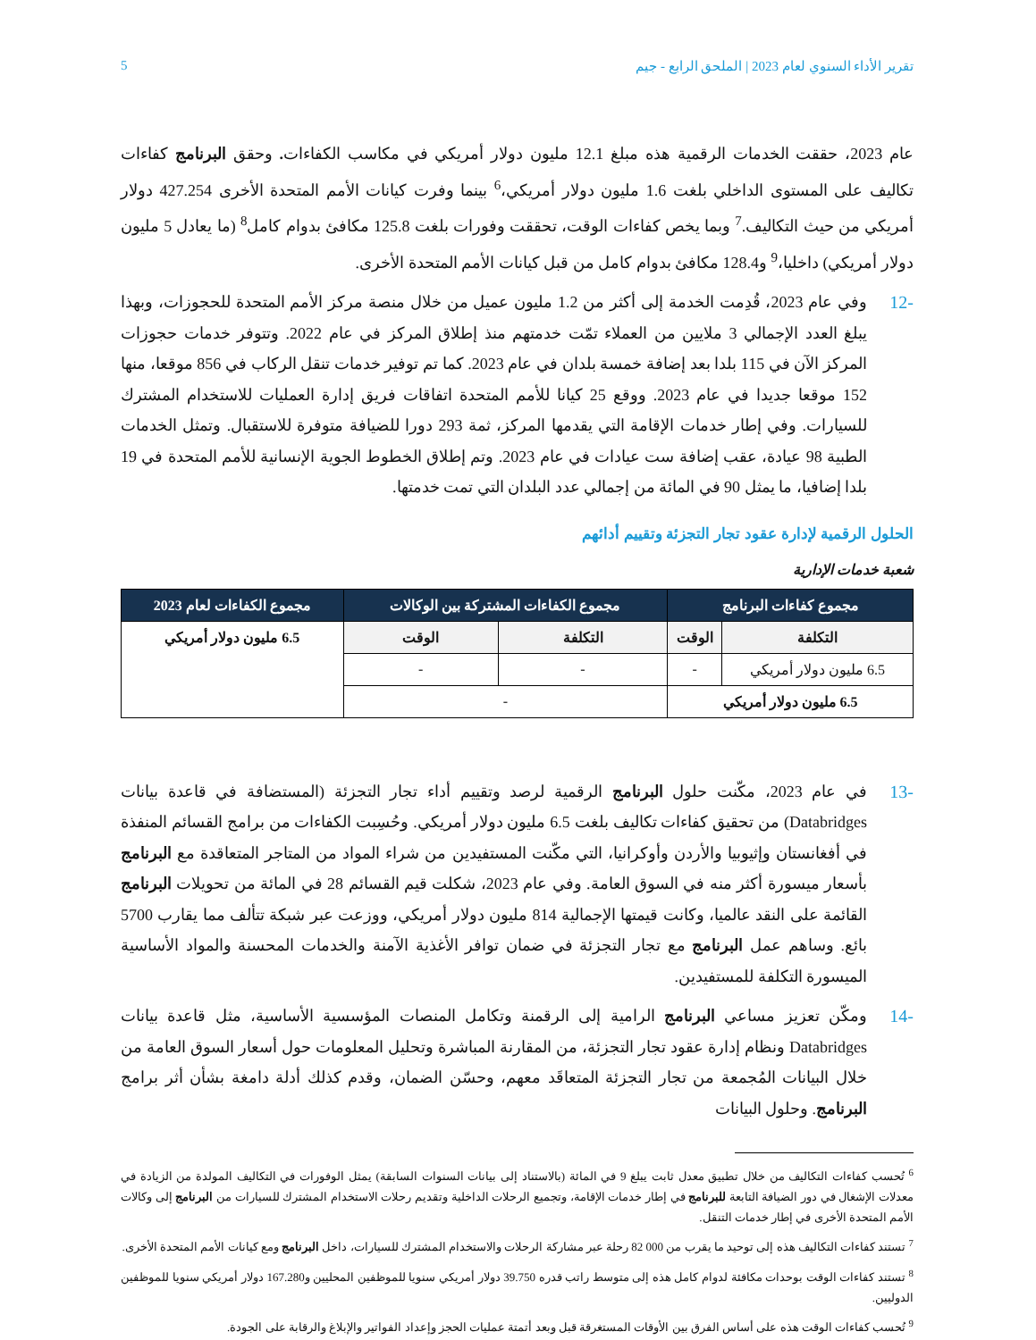تقرير الأداء السنوي لعام 2023 | الملحق الرابع - جيم 5
عام 2023، حققت الخدمات الرقمية هذه مبلغ 12.1 مليون دولار أمريكي في مكاسب الكفاءات. وحقق البرنامج كفاءات تكاليف على المستوى الداخلي بلغت 1.6 مليون دولار أمريكي،<sup>6</sup> بينما وفرت كيانات الأمم المتحدة الأخرى 427.254 دولار أمريكي من حيث التكاليف.<sup>7</sup> وبما يخص كفاءات الوقت، تحققت وفورات بلغت 125.8 مكافئ بدوام كامل<sup>8</sup> (ما يعادل 5 مليون دولار أمريكي) داخليا،<sup>9</sup> و128.4 مكافئ بدوام كامل من قبل كيانات الأمم المتحدة الأخرى.
-12 وفي عام 2023، قُدِمت الخدمة إلى أكثر من 1.2 مليون عميل من خلال منصة مركز الأمم المتحدة للحجوزات، وبهذا يبلغ العدد الإجمالي 3 ملايين من العملاء تمّت خدمتهم منذ إطلاق المركز في عام 2022. وتتوفر خدمات حجوزات المركز الآن في 115 بلدا بعد إضافة خمسة بلدان في عام 2023. كما تم توفير خدمات تنقل الركاب في 856 موقعا، منها 152 موقعا جديدا في عام 2023. ووقع 25 كيانا للأمم المتحدة اتفاقات فريق إدارة العمليات للاستخدام المشترك للسيارات. وفي إطار خدمات الإقامة التي يقدمها المركز، ثمة 293 دورا للضيافة متوفرة للاستقبال. وتمثل الخدمات الطبية 98 عيادة، عقب إضافة ست عيادات في عام 2023. وتم إطلاق الخطوط الجوية الإنسانية للأمم المتحدة في 19 بلدا إضافيا، ما يمثل 90 في المائة من إجمالي عدد البلدان التي تمت خدمتها.
الحلول الرقمية لإدارة عقود تجار التجزئة وتقييم أدائهم
شعبة خدمات الإدارية
| مجموع كفاءات البرنامج | | مجموع الكفاءات المشتركة بين الوكالات | | مجموع الكفاءات لعام 2023 |
| --- | --- | --- | --- | --- |
| التكلفة | الوقت | التكلفة | الوقت | 6.5 مليون دولار أمريكي |
| 6.5 مليون دولار أمريكي | - | - | - | |
| 6.5 مليون دولار أمريكي | | - | | |
-13 في عام 2023، مكّنت حلول البرنامج الرقمية لرصد وتقييم أداء تجار التجزئة (المستضافة في قاعدة بيانات Databridges) من تحقيق كفاءات تكاليف بلغت 6.5 مليون دولار أمريكي. وحُسِبت الكفاءات من برامج القسائم المنفذة في أفغانستان وإثيوبيا والأردن وأوكرانيا، التي مكّنت المستفيدين من شراء المواد من المتاجر المتعاقدة مع البرنامج بأسعار ميسورة أكثر منه في السوق العامة. وفي عام 2023، شكلت قيم القسائم 28 في المائة من تحويلات البرنامج القائمة على النقد عالميا، وكانت قيمتها الإجمالية 814 مليون دولار أمريكي، ووزعت عبر شبكة تتألف مما يقارب 5700 بائع. وساهم عمل البرنامج مع تجار التجزئة في ضمان توافر الأغذية الآمنة والخدمات المحسنة والمواد الأساسية الميسورة التكلفة للمستفيدين.
-14 ومكّن تعزيز مساعي البرنامج الرامية إلى الرقمنة وتكامل المنصات المؤسسية الأساسية، مثل قاعدة بيانات Databridges ونظام إدارة عقود تجار التجزئة، من المقارنة المباشرة وتحليل المعلومات حول أسعار السوق العامة من خلال البيانات المُجمعة من تجار التجزئة المتعاقَد معهم، وحسّن الضمان، وقدم كذلك أدلة دامغة بشأن أثر برامج البرنامج. وحلول البيانات
<sup>6</sup> تُحسب كفاءات التكاليف من خلال تطبيق معدل ثابت يبلغ 9 في المائة (بالاستناد إلى بيانات السنوات السابقة) يمثل الوفورات في التكاليف المولدة من الزيادة في معدلات الإشغال في دور الضيافة التابعة للبرنامج في إطار خدمات الإقامة، وتجميع الرحلات الداخلية وتقديم رحلات الاستخدام المشترك للسيارات من البرنامج إلى وكالات الأمم المتحدة الأخرى في إطار خدمات التنقل.
<sup>7</sup> تستند كفاءات التكاليف هذه إلى توحيد ما يقرب من 000 82 رحلة عبر مشاركة الرحلات والاستخدام المشترك للسيارات، داخل البرنامج ومع كيانات الأمم المتحدة الأخرى.
<sup>8</sup> تستند كفاءات الوقت بوحدات مكافئة لدوام كامل هذه إلى متوسط راتب قدره 39.750 دولار أمريكي سنويا للموظفين المحليين و167.280 دولار أمريكي سنويا للموظفين الدوليين.
<sup>9</sup> تُحسب كفاءات الوقت هذه على أساس الفرق بين الأوقات المستغرقة قبل وبعد أتمتة عمليات الحجز وإعداد الفواتير والإبلاغ والرقابة على الجودة.